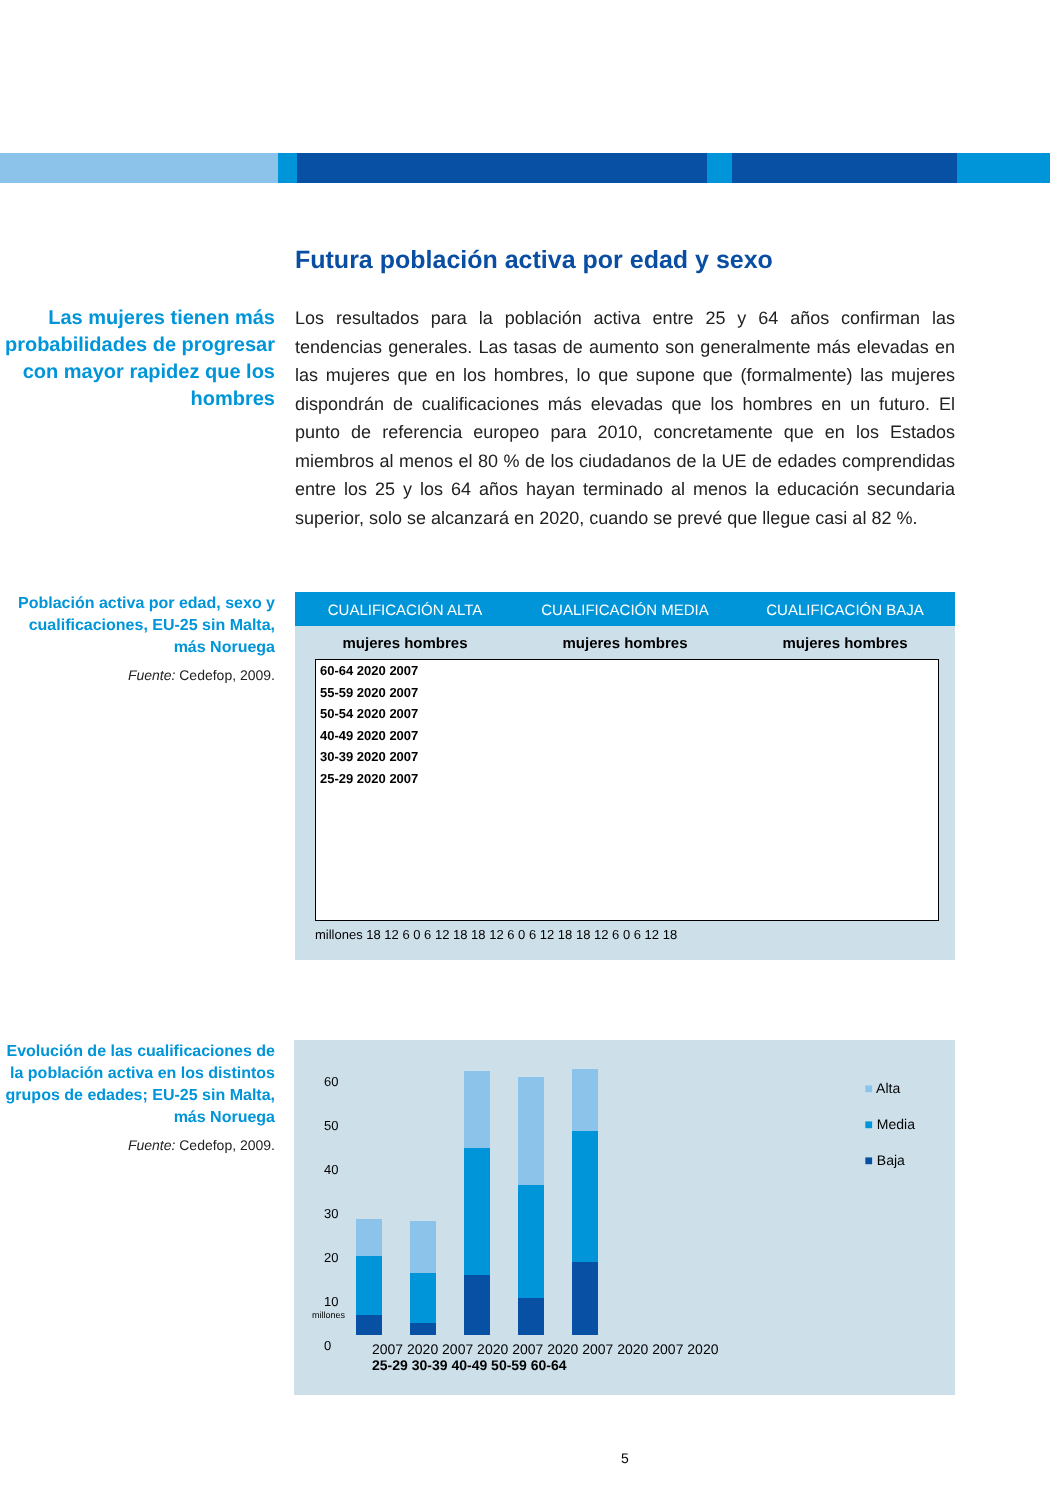Futura población activa por edad y sexo
Las mujeres tienen más probabilidades de progresar con mayor rapidez que los hombres
Los resultados para la población activa entre 25 y 64 años confirman las tendencias generales. Las tasas de aumento son generalmente más elevadas en las mujeres que en los hombres, lo que supone que (formalmente) las mujeres dispondrán de cualificaciones más elevadas que los hombres en un futuro. El punto de referencia europeo para 2010, concretamente que en los Estados miembros al menos el 80 % de los ciudadanos de la UE de edades comprendidas entre los 25 y los 64 años hayan terminado al menos la educación secundaria superior, solo se alcanzará en 2020, cuando se prevé que llegue casi al 82 %.
Población activa por edad, sexo y cualificaciones, EU-25 sin Malta, más Noruega
Fuente: Cedefop, 2009.
CUALIFICACIÓN ALTA CUALIFICACIÓN MEDIA CUALIFICACIÓN BAJA
mujeres hombres mujeres hombres mujeres hombres
60-64 2020 2007
55-59 2020 2007
50-54 2020 2007
40-49 2020 2007
30-39 2020 2007
25-29 2020 2007
millones 18 12 6 0 6 12 18 18 12 6 0 6 12 18 18 12 6 0 6 12 18
Evolución de las cualificaciones de la población activa en los distintos grupos de edades; EU-25 sin Malta, más Noruega
Fuente: Cedefop, 2009.
60
50
40
30
20
10
0
millones
2007 2020 2007 2020 2007 2020 2007 2020 2007 2020
25-29 30-39 40-49 50-59 60-64
■ Alta
■ Media
■ Baja
5